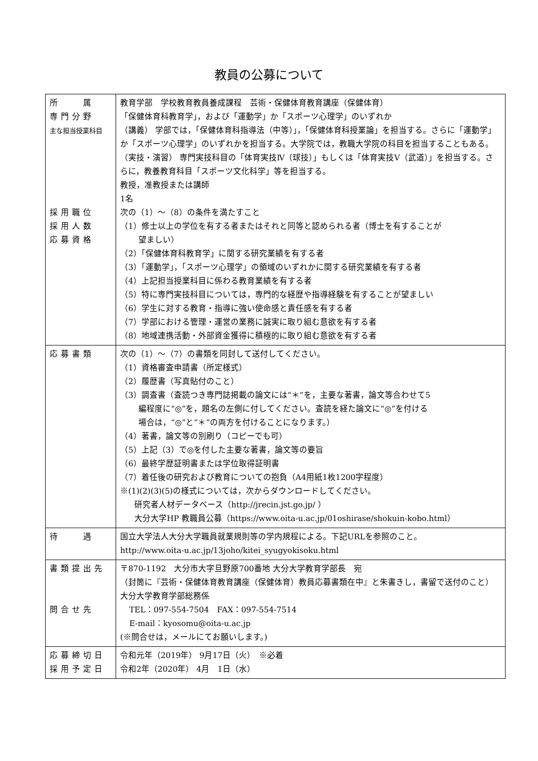教員の公募について
| 所 属 専門分野 主な担当授業科目 採用職位 採用人数 応募資格 | 教育学部 学校教育教員養成課程 芸術・保健体育教育講座（保健体育） 「保健体育科教育学」，および「運動学」か「スポーツ心理学」のいずれか （講義） 学部では，「保健体育科指導法（中等）」，「保健体育科授業論」を担当する。さらに「運動学」か「スポーツ心理学」のいずれかを担当する。大学院では，教職大学院の科目を担当することもある。 （実技・演習） 専門実技科目の「体育実技Ⅳ（球技）」もしくは「体育実技Ⅴ（武道）」を担当する。さらに，教養教育科目「スポーツ文化科学」等を担当する。 教授，准教授または講師 1名 次の（1）～（8）の条件を満たすこと （1）修士以上の学位を有する者またはそれと同等と認められる者（博士を有することが 望ましい） （2）「保健体育科教育学」に関する研究業績を有する者 （3）「運動学」，「スポーツ心理学」の領域のいずれかに関する研究業績を有する者 （4）上記担当授業科目に係わる教育業績を有する者 （5）特に専門実技科目については，専門的な経歴や指導経験を有することが望ましい （6）学生に対する教育・指導に強い使命感と責任感を有する者 （7）学部における管理・運営の業務に誠実に取り組む意欲を有する者 （8）地域連携活動・外部資金獲得に積極的に取り組む意欲を有する者 |
| 応募書類 | 次の（1）～（7）の書類を同封して送付してください。 （1）資格審査申請書（所定様式） （2）履歴書（写真貼付のこと） （3）調査書（査読つき専門誌掲載の論文には“＊”を，主要な著書，論文等合わせて5 編程度に“◎”を，題名の左側に付してください。査読を経た論文に“◎”を付ける 場合は，“◎”と“＊”の両方を付けることになります。） （4）著書，論文等の別刷り（コピーでも可） （5）上記（3）で◎を付した主要な著書，論文等の要旨 （6）最終学歴証明書または学位取得証明書 （7）着任後の研究および教育についての抱負（A4用紙1枚1200字程度） ※(1)(2)(3)(5)の様式については，次からダウンロードしてください。 研究者人材データベース（ http://jrecin.jst.go.jp/ ） 大分大学HP 教職員公募（ https://www.oita-u.ac.jp/01oshirase/shokuin-kobo.html ） |
| 待 遇 | 国立大学法人大分大学職員就業規則等の学内規程による。下記URLを参照のこと。 http://www.oita-u.ac.jp/13joho/kitei_syugyokisoku.html |
| 書類提出先 問合せ先 | 〒870-1192 大分市大字旦野原700番地 大分大学教育学部長 宛 （封筒に『芸術・保健体育教育講座（保健体育）教員応募書類在中』と朱書きし，書留で送付のこと） 大分大学教育学部総務係 TEL：097-554-7504 FAX：097-554-7514 E-mail：kyosomu@oita-u.ac.jp (※問合せは，メールにてお願いします。) |
| 応募締切日 採用予定日 | 令和元年（2019年） 9月17日（火） ※必着 令和2年（2020年） 4月 1日（水） |